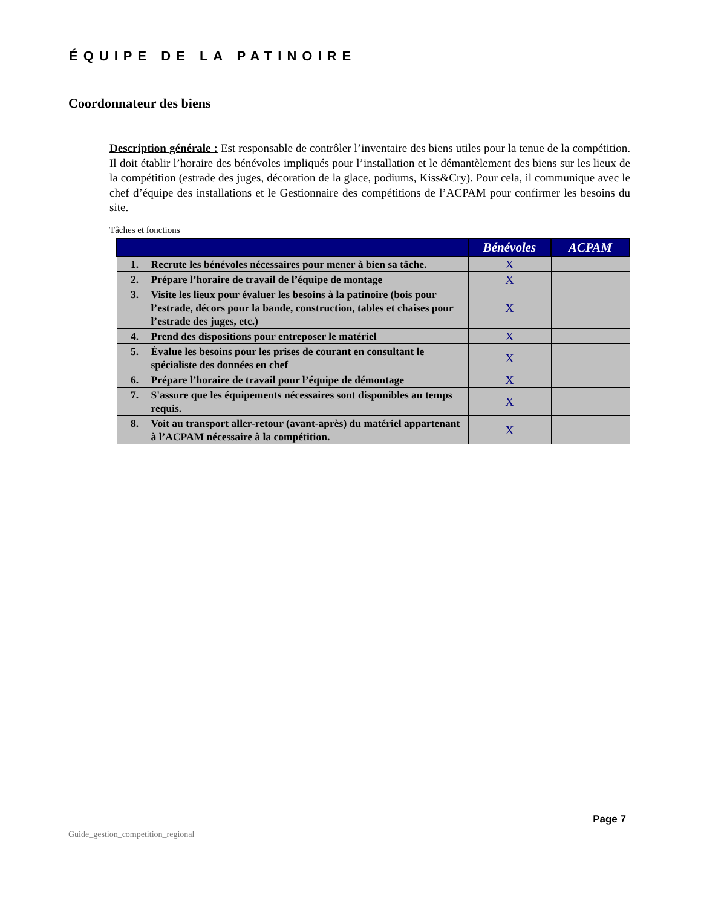ÉQUIPE DE LA PATINOIRE
Coordonnateur des biens
Description générale : Est responsable de contrôler l’inventaire des biens utiles pour la tenue de la compétition. Il doit établir l’horaire des bénévoles impliqués pour l’installation et le démantèlement des biens sur les lieux de la compétition (estrade des juges, décoration de la glace, podiums, Kiss&Cry). Pour cela, il communique avec le chef d’équipe des installations et le Gestionnaire des compétitions de l’ACPAM pour confirmer les besoins du site.
Tâches et fonctions
| | | Bénévoles | ACPAM |
| --- | --- | --- | --- |
| 1. | Recrute les bénévoles nécessaires pour mener à bien sa tâche. | X | |
| 2. | Prépare l’horaire de travail de l’équipe de montage | X | |
| 3. | Visite les lieux pour évaluer les besoins à la patinoire (bois pour l’estrade, décors pour la bande, construction, tables et chaises pour l’estrade des juges, etc.) | X | |
| 4. | Prend des dispositions pour entreposer le matériel | X | |
| 5. | Évalue les besoins pour les prises de courant en consultant le spécialiste des données en chef | X | |
| 6. | Prépare l’horaire de travail pour l’équipe de démontage | X | |
| 7. | S'assure que les équipements nécessaires sont disponibles au temps requis. | X | |
| 8. | Voit au transport aller-retour (avant-après) du matériel appartenant à l’ACPAM nécessaire à la compétition. | X | |
Page 7
Guide_gestion_competition_regional